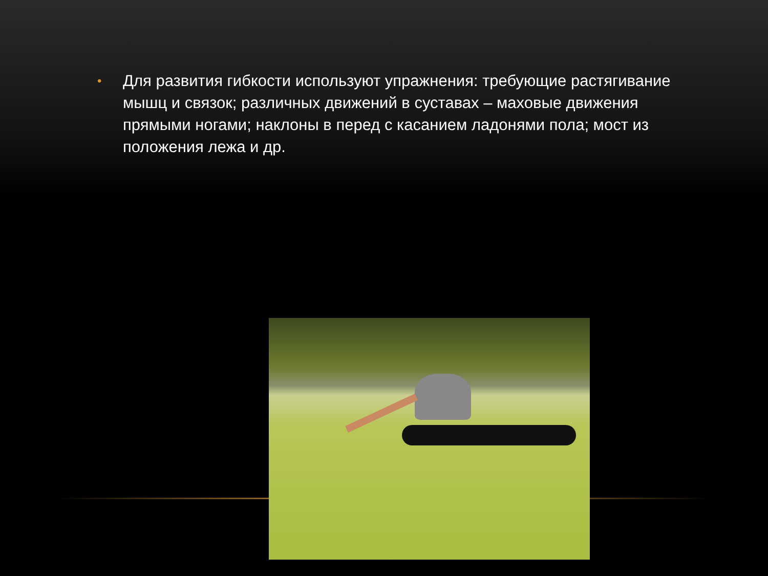• Для развития гибкости используют упражнения: требующие растягивание мышц и связок; различных движений в суставах – маховые движения прямыми ногами; наклоны в перед с касанием ладонями пола; мост из положения лежа и др.